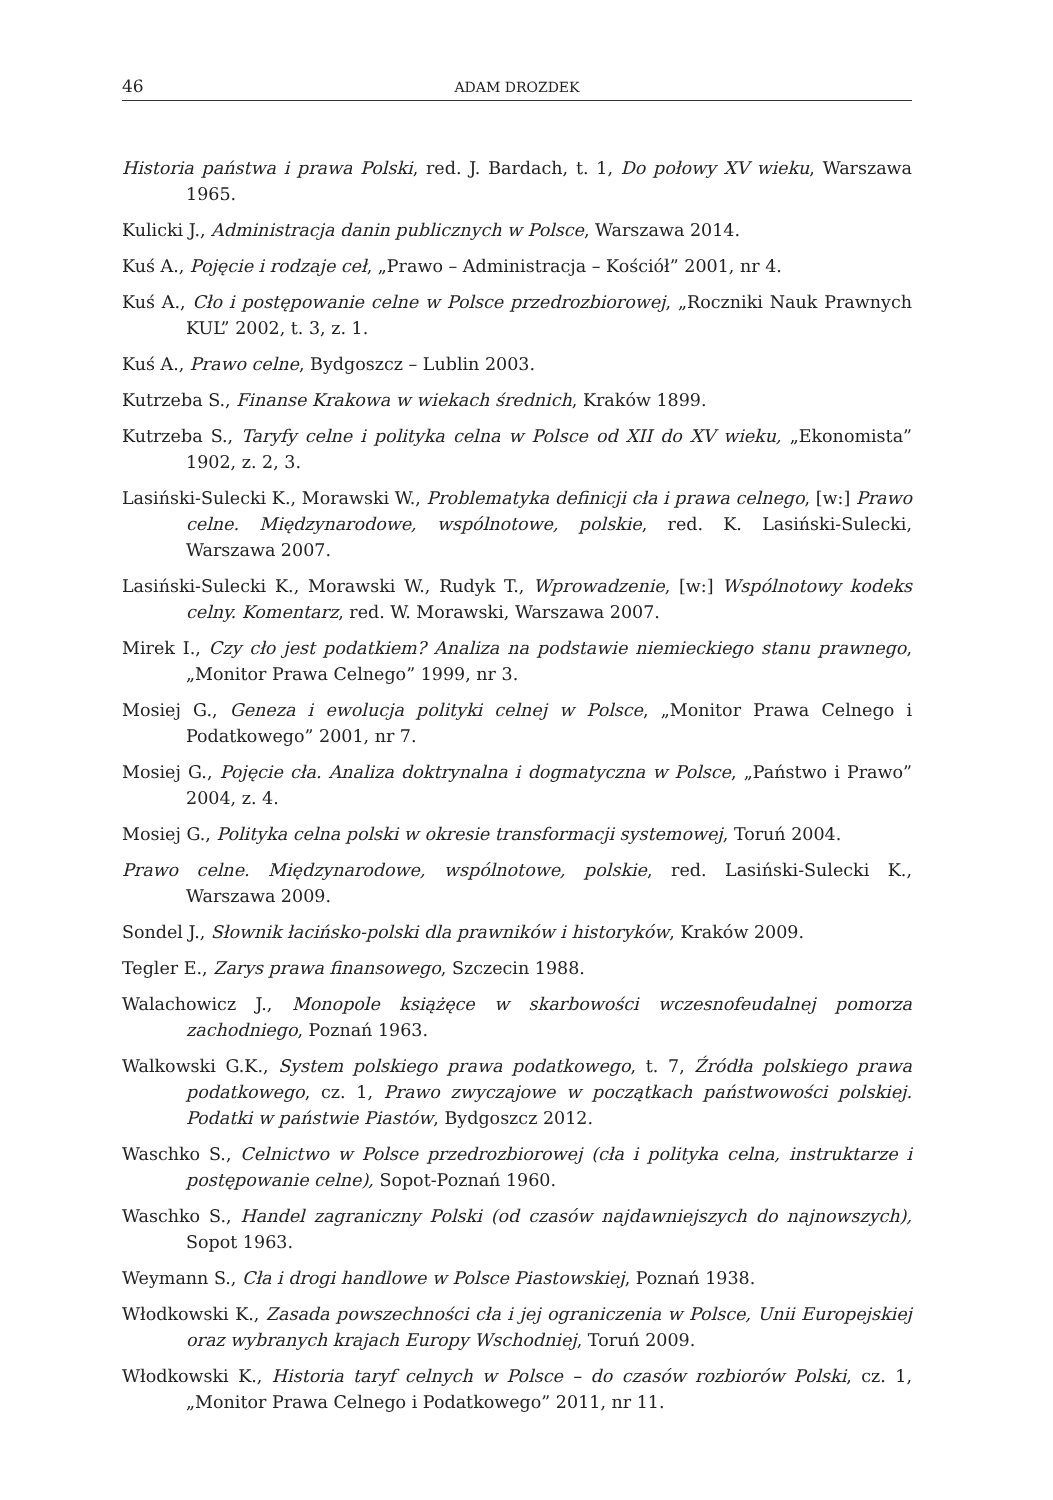46 ADAM DROZDEK
Historia państwa i prawa Polski, red. J. Bardach, t. 1, Do połowy XV wieku, Warszawa 1965.
Kulicki J., Administracja danin publicznych w Polsce, Warszawa 2014.
Kuś A., Pojęcie i rodzaje ceł, „Prawo – Administracja – Kościół” 2001, nr 4.
Kuś A., Cło i postępowanie celne w Polsce przedrozbiorowej, „Roczniki Nauk Prawnych KUL” 2002, t. 3, z. 1.
Kuś A., Prawo celne, Bydgoszcz – Lublin 2003.
Kutrzeba S., Finanse Krakowa w wiekach średnich, Kraków 1899.
Kutrzeba S., Taryfy celne i polityka celna w Polsce od XII do XV wieku, „Ekonomista” 1902, z. 2, 3.
Lasiński-Sulecki K., Morawski W., Problematyka definicji cła i prawa celnego, [w:] Prawo celne. Międzynarodowe, wspólnotowe, polskie, red. K. Lasiński-Sulecki, Warszawa 2007.
Lasiński-Sulecki K., Morawski W., Rudyk T., Wprowadzenie, [w:] Wspólnotowy kodeks celny. Komentarz, red. W. Morawski, Warszawa 2007.
Mirek I., Czy cło jest podatkiem? Analiza na podstawie niemieckiego stanu prawnego, „Monitor Prawa Celnego” 1999, nr 3.
Mosiej G., Geneza i ewolucja polityki celnej w Polsce, „Monitor Prawa Celnego i Podatkowego” 2001, nr 7.
Mosiej G., Pojęcie cła. Analiza doktrynalna i dogmatyczna w Polsce, „Państwo i Prawo” 2004, z. 4.
Mosiej G., Polityka celna polski w okresie transformacji systemowej, Toruń 2004.
Prawo celne. Międzynarodowe, wspólnotowe, polskie, red. Lasiński-Sulecki K., Warszawa 2009.
Sondel J., Słownik łacińsko-polski dla prawników i historyków, Kraków 2009.
Tegler E., Zarys prawa finansowego, Szczecin 1988.
Walachowicz J., Monopole książęce w skarbowości wczesnofeudalnej pomorza zachodniego, Poznań 1963.
Walkowski G.K., System polskiego prawa podatkowego, t. 7, Źródła polskiego prawa podatkowego, cz. 1, Prawo zwyczajowe w początkach państwowości polskiej. Podatki w państwie Piastów, Bydgoszcz 2012.
Waschko S., Celnictwo w Polsce przedrozbiorowej (cła i polityka celna, instruktarze i postępowanie celne), Sopot-Poznań 1960.
Waschko S., Handel zagraniczny Polski (od czasów najdawniejszych do najnowszych), Sopot 1963.
Weymann S., Cła i drogi handlowe w Polsce Piastowskiej, Poznań 1938.
Włodkowski K., Zasada powszechności cła i jej ograniczenia w Polsce, Unii Europejskiej oraz wybranych krajach Europy Wschodniej, Toruń 2009.
Włodkowski K., Historia taryf celnych w Polsce – do czasów rozbiorów Polski, cz. 1, „Monitor Prawa Celnego i Podatkowego” 2011, nr 11.